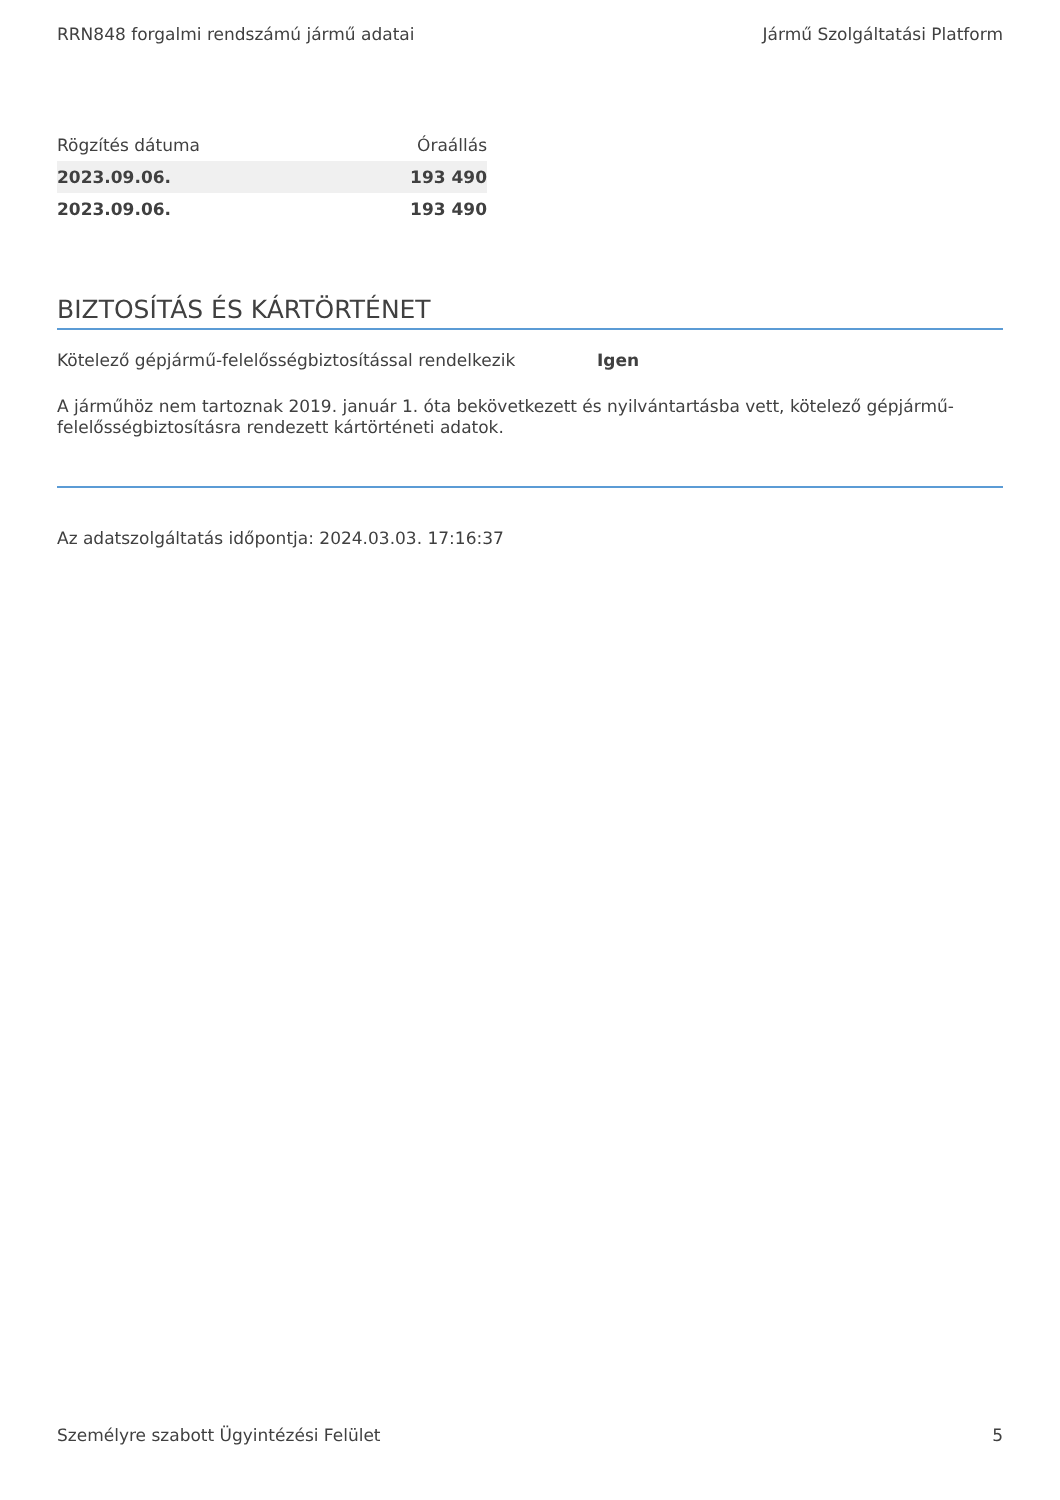RRN848 forgalmi rendszámú jármű adatai Jármű Szolgáltatási Platform
| Rögzítés dátuma | Óraállás |
| --- | --- |
| 2023.09.06. | 193 490 |
| 2023.09.06. | 193 490 |
BIZTOSÍTÁS ÉS KÁRTÖRTÉNET
Kötelező gépjármű-felelősségbiztosítással rendelkezik Igen
A járműhöz nem tartoznak 2019. január 1. óta bekövetkezett és nyilvántartásba vett, kötelező gépjármű-felelősségbiztosításra rendezett kártörténeti adatok.
Az adatszolgáltatás időpontja: 2024.03.03. 17:16:37
Személyre szabott Ügyintézési Felület 5